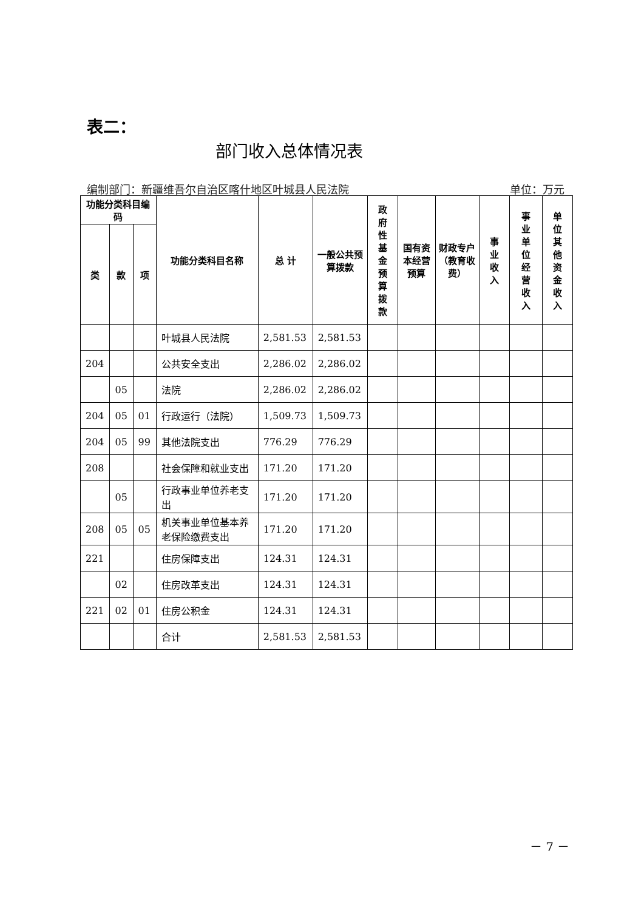表二：
部门收入总体情况表
编制部门：新疆维吾尔自治区喀什地区叶城县人民法院 单位：万元
| 功能分类科目编码 | | | 功能分类科目名称 | 总 计 | 一般公共预算拨款 | 政 府 性 基 金 预 算 拨 款 | 国有资本经营预算 | 财政专户（教育收费） | 事 业 收 入 | 事 业 单 位 经 营 收 入 | 单 位 其 他 资 金 收 入 |
| --- | --- | --- | --- | --- | --- | --- | --- | --- | --- | --- | --- |
| 类 | 款 | 项 | | | | | | | | | |
| | | | 叶城县人民法院 | 2,581.53 | 2,581.53 | | | | | | |
| 204 | | | 公共安全支出 | 2,286.02 | 2,286.02 | | | | | | |
| | 05 | | 法院 | 2,286.02 | 2,286.02 | | | | | | |
| 204 | 05 | 01 | 行政运行（法院） | 1,509.73 | 1,509.73 | | | | | | |
| 204 | 05 | 99 | 其他法院支出 | 776.29 | 776.29 | | | | | | |
| 208 | | | 社会保障和就业支出 | 171.20 | 171.20 | | | | | | |
| | 05 | | 行政事业单位养老支出 | 171.20 | 171.20 | | | | | | |
| 208 | 05 | 05 | 机关事业单位基本养老保险缴费支出 | 171.20 | 171.20 | | | | | | |
| 221 | | | 住房保障支出 | 124.31 | 124.31 | | | | | | |
| | 02 | | 住房改革支出 | 124.31 | 124.31 | | | | | | |
| 221 | 02 | 01 | 住房公积金 | 124.31 | 124.31 | | | | | | |
| | | | 合计 | 2,581.53 | 2,581.53 | | | | | | |
－ 7 －